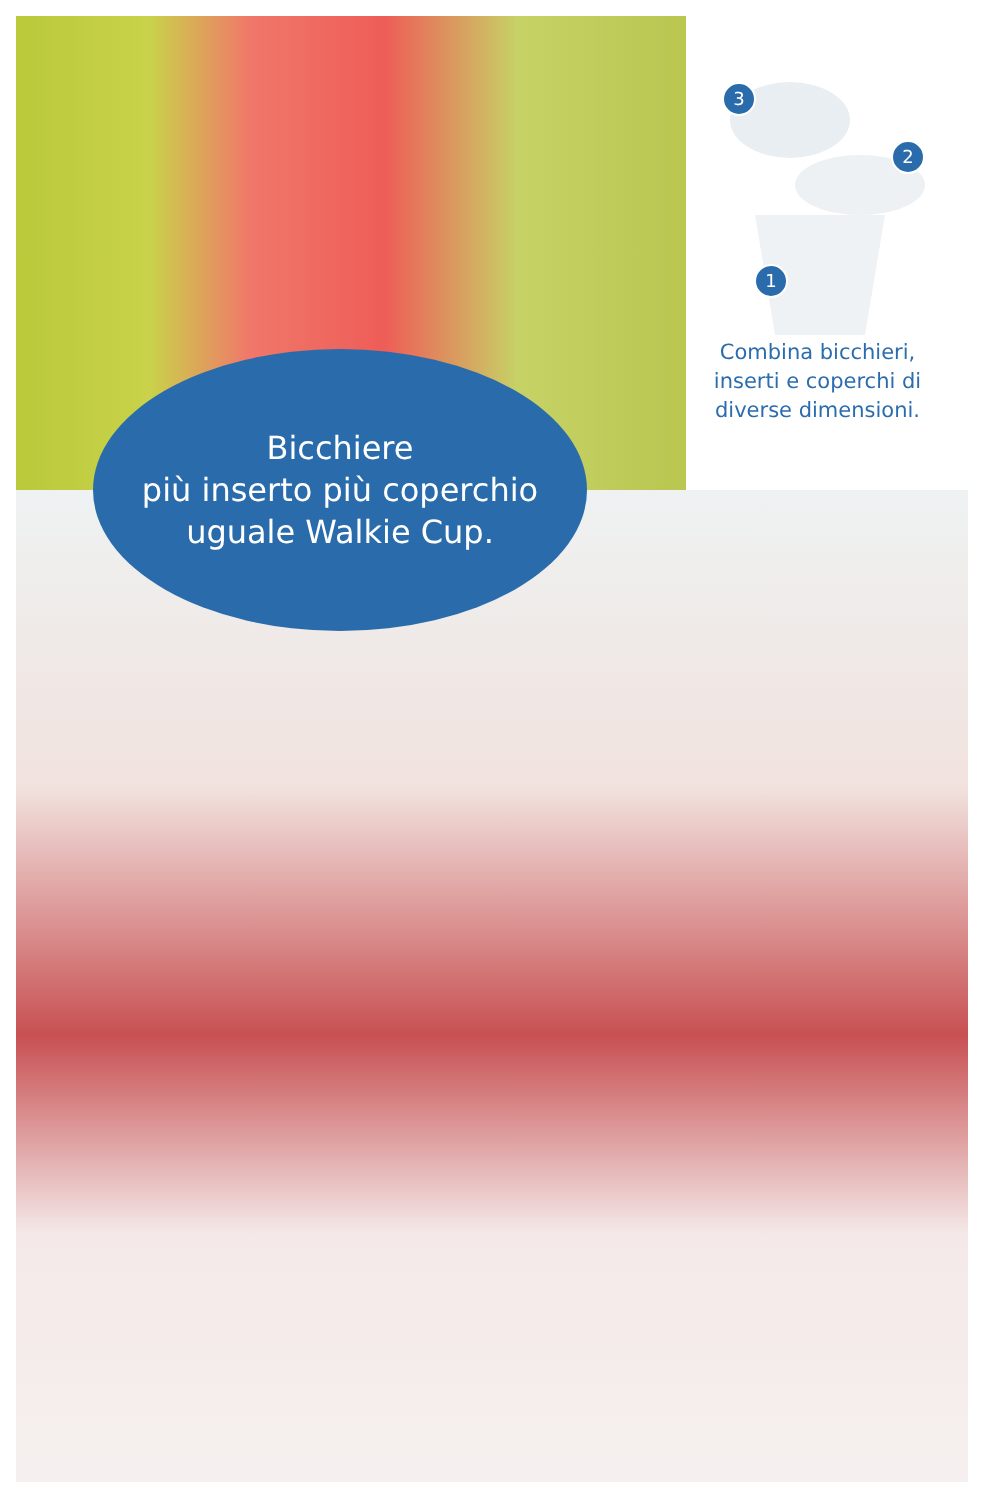3
2
1
Combina bicchieri, inserti e coperchi di diverse dimensioni.
Bicchiere
più inserto più coperchio
uguale Walkie Cup.